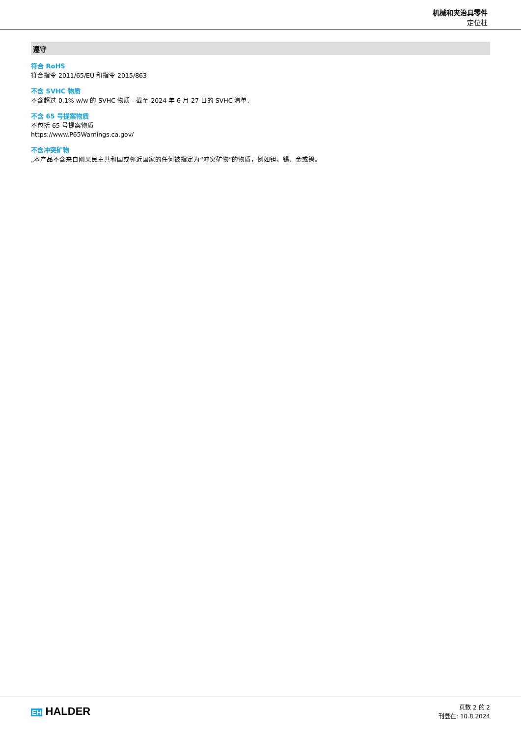机械和夹治具零件
定位柱
遵守
符合 RoHS
符合指令 2011/65/EU 和指令 2015/863
不含 SVHC 物质
不含超过 0.1% w/w 的 SVHC 物质 - 截至 2024 年 6 月 27 日的 SVHC 清单.
不含 65 号提案物质
不包括 65 号提案物质
https://www.P65Warnings.ca.gov/
不含冲突矿物
„本产品不含来自刚果民主共和国或邻近国家的任何被指定为“冲突矿物”的物质，例如钽、锡、金或钨。
EH HALDER
页数 2 的 2
刊登在: 10.8.2024